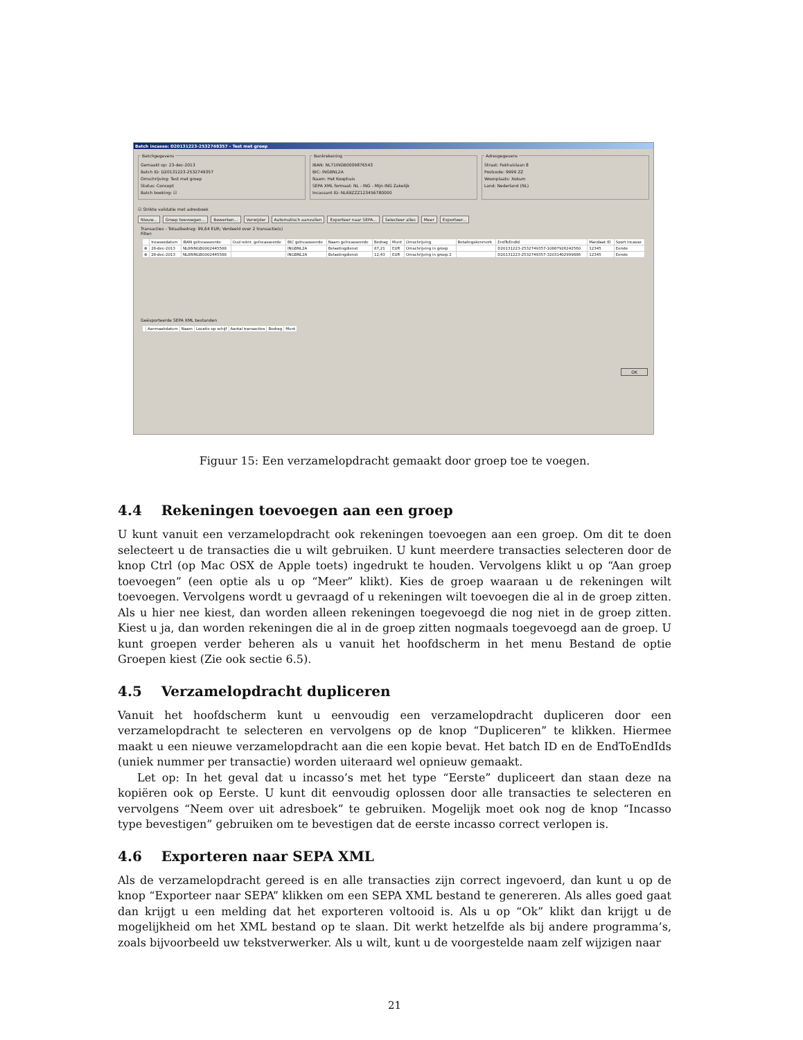Batch incasso: D20131223-2532749357 - Test met groep
Batchgegevens
Gemaakt op: 23-dec-2013
Batch ID: D20131223-2532749357
Omschrijving: Test met groep
Status: Concept
Batch boeking: ☑
Bankrekening
IBAN: NL71INGB0009876543
BIC: INGBNL2A
Naam: Het Koophuis
SEPA XML formaat: NL - ING - Mijn ING Zakelijk
Incassant ID: NL69ZZZ123456780000
Adresgegevens
Straat: Pakhuislaan 8
Postcode: 9999 ZZ
Woonplaats: Xokum
Land: Nederland (NL)
☑ Strikte validatie met adresboek
Nieuw... Groep toevoegen... Bewerken... Verwijder Automatisch aanvullen Exporteer naar SEPA... Selecteer alles Meer Exporteer...
Transacties - Totaalbedrag: 99,64 EUR; Verdeeld over 2 transactie(s)
Filter:
| | Incassodatum | IBAN geïncasseerde | Oud reknr. geïncasseerde | BIC geïncasseerde | Naam geïncasseerde | Bedrag | Munt | Omschrijving | Betalingskenmerk | EndToEndId | Mandaat ID | Soort incasso |
| --- | --- | --- | --- | --- | --- | --- | --- | --- | --- | --- | --- | --- |
| ⊗ | 28-dec-2013 | NL86INGB0002445588 | | INGBNL2A | Belastingdienst | 87,21 | EUR | Omschrijving in groep | | D20131223-2532749357-10887926242560 | 12345 | Eerste |
| ⊗ | 28-dec-2013 | NL86INGB0002445588 | | INGBNL2A | Belastingdienst | 12,43 | EUR | Omschrijving in groep 2 | | D20131223-2532749357-32031402999886 | 12345 | Eerste |
Geëxporteerde SEPA XML bestanden
| | Aanmaakdatum | Naam | Locatie op schijf | Aantal transacties | Bedrag | Munt |
| --- | --- | --- | --- | --- | --- | --- |
OK
Figuur 15: Een verzamelopdracht gemaakt door groep toe te voegen.
4.4 Rekeningen toevoegen aan een groep
U kunt vanuit een verzamelopdracht ook rekeningen toevoegen aan een groep. Om dit te doen selecteert u de transacties die u wilt gebruiken. U kunt meerdere transacties selecteren door de knop Ctrl (op Mac OSX de Apple toets) ingedrukt te houden. Vervolgens klikt u op “Aan groep toevoegen” (een optie als u op “Meer” klikt). Kies de groep waaraan u de rekeningen wilt toevoegen. Vervolgens wordt u gevraagd of u rekeningen wilt toevoegen die al in de groep zitten. Als u hier nee kiest, dan worden alleen rekeningen toegevoegd die nog niet in de groep zitten. Kiest u ja, dan worden rekeningen die al in de groep zitten nogmaals toegevoegd aan de groep. U kunt groepen verder beheren als u vanuit het hoofdscherm in het menu Bestand de optie Groepen kiest (Zie ook sectie 6.5).
4.5 Verzamelopdracht dupliceren
Vanuit het hoofdscherm kunt u eenvoudig een verzamelopdracht dupliceren door een verzamelopdracht te selecteren en vervolgens op de knop “Dupliceren” te klikken. Hiermee maakt u een nieuwe verzamelopdracht aan die een kopie bevat. Het batch ID en de EndToEndIds (uniek nummer per transactie) worden uiteraard wel opnieuw gemaakt.
Let op: In het geval dat u incasso’s met het type “Eerste” dupliceert dan staan deze na kopiëren ook op Eerste. U kunt dit eenvoudig oplossen door alle transacties te selecteren en vervolgens “Neem over uit adresboek” te gebruiken. Mogelijk moet ook nog de knop “Incasso type bevestigen” gebruiken om te bevestigen dat de eerste incasso correct verlopen is.
4.6 Exporteren naar SEPA XML
Als de verzamelopdracht gereed is en alle transacties zijn correct ingevoerd, dan kunt u op de knop “Exporteer naar SEPA” klikken om een SEPA XML bestand te genereren. Als alles goed gaat dan krijgt u een melding dat het exporteren voltooid is. Als u op “Ok” klikt dan krijgt u de mogelijkheid om het XML bestand op te slaan. Dit werkt hetzelfde als bij andere programma’s, zoals bijvoorbeeld uw tekstverwerker. Als u wilt, kunt u de voorgestelde naam zelf wijzigen naar
21